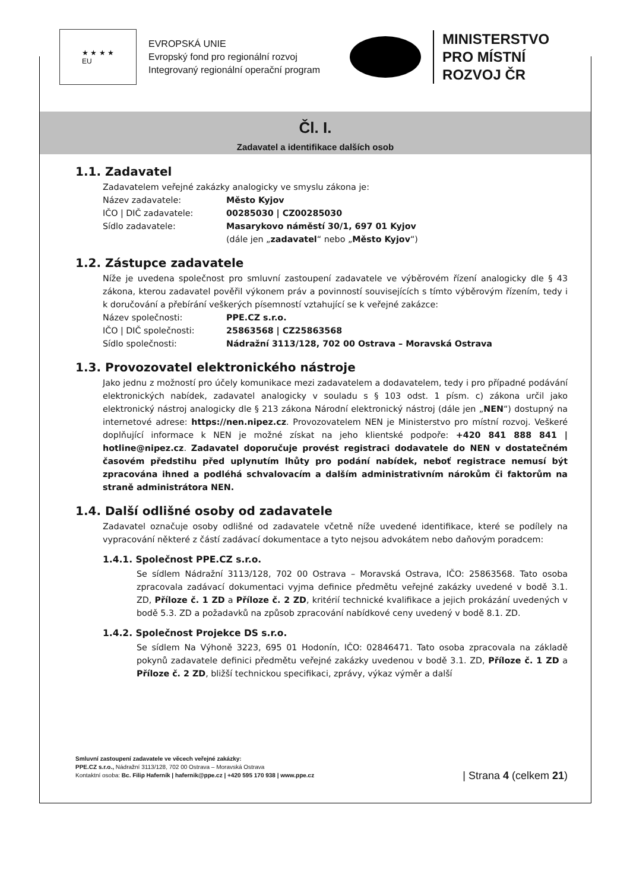★ ★ ★ ★
EU
EVROPSKÁ UNIE
Evropský fond pro regionální rozvoj
Integrovaný regionální operační program
MINISTERSTVO
PRO MÍSTNÍ
ROZVOJ ČR
Čl. I.
Zadavatel a identifikace dalších osob
1.1. Zadavatel
Zadavatelem veřejné zakázky analogicky ve smyslu zákona je:
Název zadavatele: Město Kyjov
IČO | DIČ zadavatele: 00285030 | CZ00285030
Sídlo zadavatele: Masarykovo náměstí 30/1, 697 01 Kyjov
(dále jen „zadavatel“ nebo „Město Kyjov“)
1.2. Zástupce zadavatele
Níže je uvedena společnost pro smluvní zastoupení zadavatele ve výběrovém řízení analogicky dle § 43 zákona, kterou zadavatel pověřil výkonem práv a povinností souvisejících s tímto výběrovým řízením, tedy i k doručování a přebírání veškerých písemností vztahující se k veřejné zakázce:
Název společnosti: PPE.CZ s.r.o.
IČO | DIČ společnosti: 25863568 | CZ25863568
Sídlo společnosti: Nádražní 3113/128, 702 00 Ostrava – Moravská Ostrava
1.3. Provozovatel elektronického nástroje
Jako jednu z možností pro účely komunikace mezi zadavatelem a dodavatelem, tedy i pro případné podávání elektronických nabídek, zadavatel analogicky v souladu s § 103 odst. 1 písm. c) zákona určil jako elektronický nástroj analogicky dle § 213 zákona Národní elektronický nástroj (dále jen „NEN“) dostupný na internetové adrese: https://nen.nipez.cz. Provozovatelem NEN je Ministerstvo pro místní rozvoj. Veškeré doplňující informace k NEN je možné získat na jeho klientské podpoře: +420 841 888 841 | hotline@nipez.cz. Zadavatel doporučuje provést registraci dodavatele do NEN v dostatečném časovém předstihu před uplynutím lhůty pro podání nabídek, neboť registrace nemusí být zpracována ihned a podléhá schvalovacím a dalším administrativním nárokům či faktorům na straně administrátora NEN.
1.4. Další odlišné osoby od zadavatele
Zadavatel označuje osoby odlišné od zadavatele včetně níže uvedené identifikace, které se podílely na vypracování některé z částí zadávací dokumentace a tyto nejsou advokátem nebo daňovým poradcem:
1.4.1. Společnost PPE.CZ s.r.o.
Se sídlem Nádražní 3113/128, 702 00 Ostrava – Moravská Ostrava, IČO: 25863568. Tato osoba zpracovala zadávací dokumentaci vyjma definice předmětu veřejné zakázky uvedené v bodě 3.1. ZD, Příloze č. 1 ZD a Příloze č. 2 ZD, kritérií technické kvalifikace a jejich prokázání uvedených v bodě 5.3. ZD a požadavků na způsob zpracování nabídkové ceny uvedený v bodě 8.1. ZD.
1.4.2. Společnost Projekce DS s.r.o.
Se sídlem Na Výhoně 3223, 695 01 Hodonín, IČO: 02846471. Tato osoba zpracovala na základě pokynů zadavatele definici předmětu veřejné zakázky uvedenou v bodě 3.1. ZD, Příloze č. 1 ZD a Příloze č. 2 ZD, bližší technickou specifikaci, zprávy, výkaz výměr a další
Smluvní zastoupení zadavatele ve věcech veřejné zakázky:
PPE.CZ s.r.o., Nádražní 3113/128, 702 00 Ostrava – Moravská Ostrava
Kontaktní osoba: Bc. Filip Haferník | hafernik@ppe.cz | +420 595 170 938 | www.ppe.cz
| Strana 4 (celkem 21)